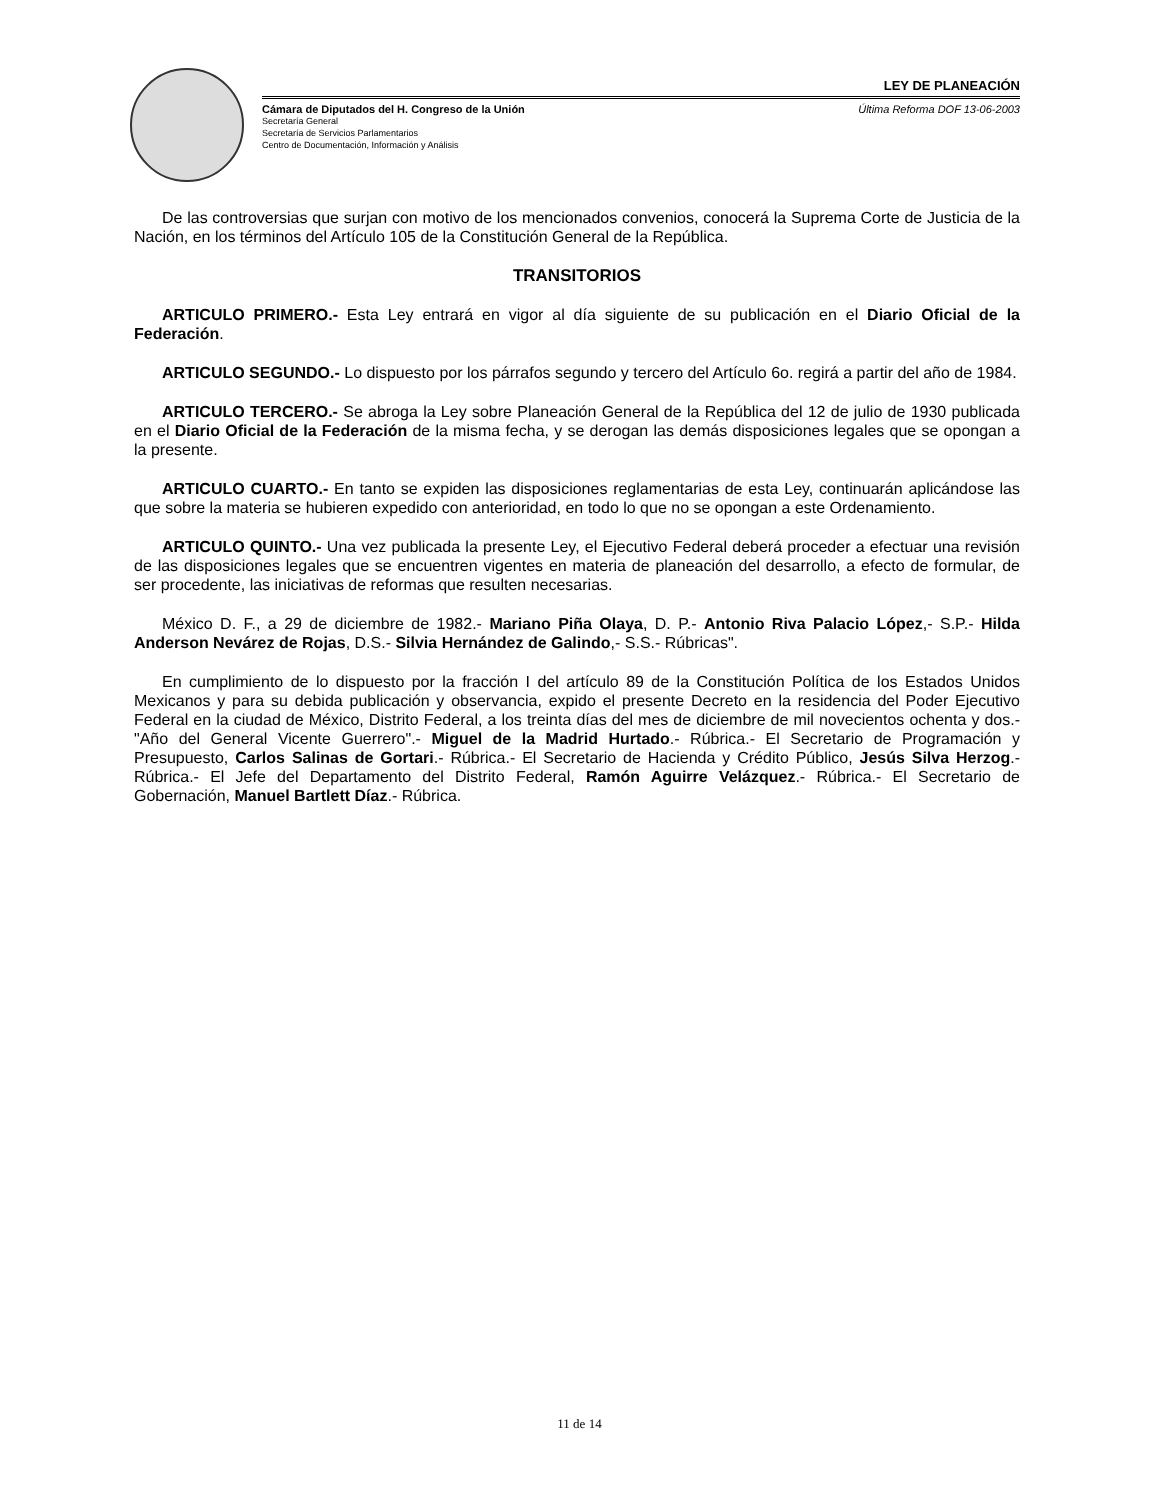LEY DE PLANEACIÓN
Cámara de Diputados del H. Congreso de la Unión Última Reforma DOF 13-06-2003
Secretaría General
Secretaría de Servicios Parlamentarios
Centro de Documentación, Información y Análisis
De las controversias que surjan con motivo de los mencionados convenios, conocerá la Suprema Corte de Justicia de la Nación, en los términos del Artículo 105 de la Constitución General de la República.
TRANSITORIOS
ARTICULO PRIMERO.- Esta Ley entrará en vigor al día siguiente de su publicación en el Diario Oficial de la Federación.
ARTICULO SEGUNDO.- Lo dispuesto por los párrafos segundo y tercero del Artículo 6o. regirá a partir del año de 1984.
ARTICULO TERCERO.- Se abroga la Ley sobre Planeación General de la República del 12 de julio de 1930 publicada en el Diario Oficial de la Federación de la misma fecha, y se derogan las demás disposiciones legales que se opongan a la presente.
ARTICULO CUARTO.- En tanto se expiden las disposiciones reglamentarias de esta Ley, continuarán aplicándose las que sobre la materia se hubieren expedido con anterioridad, en todo lo que no se opongan a este Ordenamiento.
ARTICULO QUINTO.- Una vez publicada la presente Ley, el Ejecutivo Federal deberá proceder a efectuar una revisión de las disposiciones legales que se encuentren vigentes en materia de planeación del desarrollo, a efecto de formular, de ser procedente, las iniciativas de reformas que resulten necesarias.
México D. F., a 29 de diciembre de 1982.- Mariano Piña Olaya, D. P.- Antonio Riva Palacio López,- S.P.- Hilda Anderson Nevárez de Rojas, D.S.- Silvia Hernández de Galindo,- S.S.- Rúbricas".
En cumplimiento de lo dispuesto por la fracción I del artículo 89 de la Constitución Política de los Estados Unidos Mexicanos y para su debida publicación y observancia, expido el presente Decreto en la residencia del Poder Ejecutivo Federal en la ciudad de México, Distrito Federal, a los treinta días del mes de diciembre de mil novecientos ochenta y dos.- "Año del General Vicente Guerrero".- Miguel de la Madrid Hurtado.- Rúbrica.- El Secretario de Programación y Presupuesto, Carlos Salinas de Gortari.- Rúbrica.- El Secretario de Hacienda y Crédito Público, Jesús Silva Herzog.- Rúbrica.- El Jefe del Departamento del Distrito Federal, Ramón Aguirre Velázquez.- Rúbrica.- El Secretario de Gobernación, Manuel Bartlett Díaz.- Rúbrica.
11 de 14